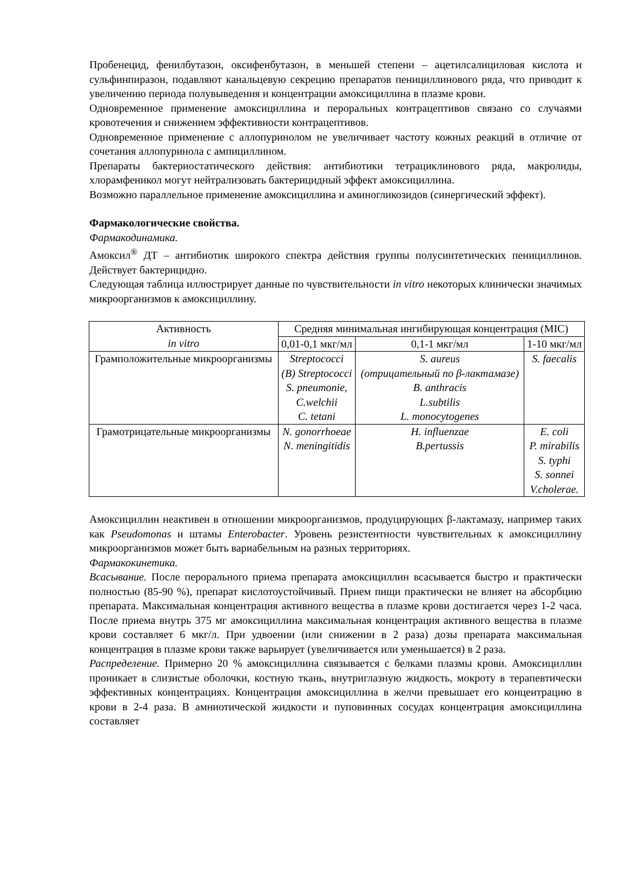Пробенецид, фенилбутазон, оксифенбутазон, в меньшей степени – ацетилсалициловая кислота и сульфинпиразон, подавляют канальцевую секрецию препаратов пенициллинового ряда, что приводит к увеличению периода полувыведения и концентрации амоксициллина в плазме крови.
Одновременное применение амоксициллина и пероральных контрацептивов связано со случаями кровотечения и снижением эффективности контрацептивов.
Одновременное применение с аллопуринолом не увеличивает частоту кожных реакций в отличие от сочетания аллопуринола с ампициллином.
Препараты бактериостатического действия: антибиотики тетрациклинового ряда, макролиды, хлорамфеникол могут нейтрализовать бактерицидный эффект амоксициллина.
Возможно параллельное применение амоксициллина и аминогликозидов (синергический эффект).
Фармакологические свойства.
Фармакодинамика.
Амоксил<sup>®</sup> ДТ – антибиотик широкого спектра действия группы полусинтетических пенициллинов. Действует бактерицидно.
Следующая таблица иллюстрирует данные по чувствительности in vitro некоторых клинически значимых микроорганизмов к амоксициллину.
| Активность in vitro | Средняя минимальная ингибирующая концентрация (MIC) | | |
| --- | --- | --- | --- |
| | 0,01-0,1 мкг/мл | 0,1-1 мкг/мл | 1-10 мкг/мл |
| Грамположительные микроорганизмы | Streptococci (B) Streptococci S. pneumonie, C.welchii C. tetani | S. aureus (отрицательный по β-лактамазе) B. anthracis L.subtilis L. monocytogenes | S. faecalis |
| Грамотрицательные микроорганизмы | N. gonorrhoeae N. meningitidis | H. influenzae B.pertussis | E. coli P. mirabilis S. typhi S. sonnei V.cholerae. |
Амоксициллин неактивен в отношении микроорганизмов, продуцирующих β-лактамазу, например таких как Pseudomonas и штамы Enterobacter. Уровень резистентности чувствительных к амоксициллину микроорганизмов может быть вариабельным на разных территориях.
Фармакокинетика.
Всасывание. После перорального приема препарата амоксициллин всасывается быстро и практически полностью (85-90 %), препарат кислотоустойчивый. Прием пищи практически не влияет на абсорбцию препарата. Максимальная концентрация активного вещества в плазме крови достигается через 1-2 часа. После приема внутрь 375 мг амоксициллина максимальная концентрация активного вещества в плазме крови составляет 6 мкг/л. При удвоении (или снижении в 2 раза) дозы препарата максимальная концентрация в плазме крови также варьирует (увеличивается или уменьшается) в 2 раза.
Распределение. Примерно 20 % амоксициллина связывается с белками плазмы крови. Амоксициллин проникает в слизистые оболочки, костную ткань, внутриглазную жидкость, мокроту в терапевтически эффективных концентрациях. Концентрация амоксициллина в желчи превышает его концентрацию в крови в 2-4 раза. В амниотической жидкости и пуповинных сосудах концентрация амоксициллина составляет